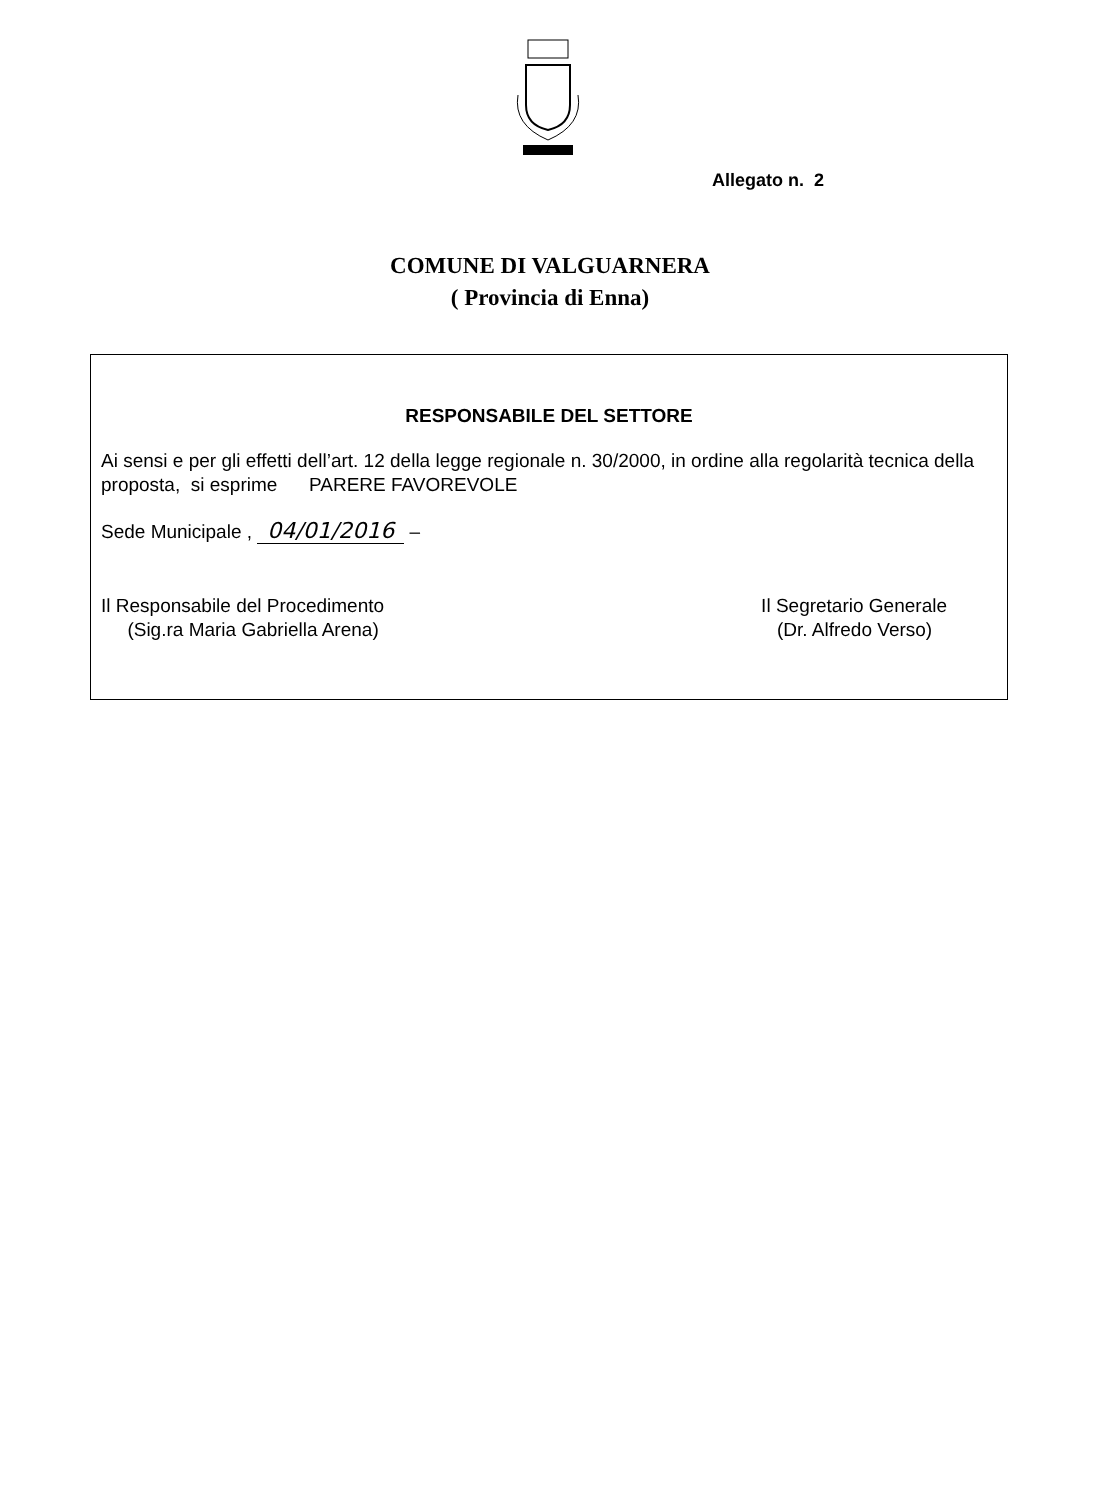Allegato n. 2
COMUNE DI VALGUARNERA
( Provincia di Enna)
RESPONSABILE DEL SETTORE
Ai sensi e per gli effetti dell’art. 12 della legge regionale n. 30/2000, in ordine alla regolarità tecnica della proposta, si esprime PARERE FAVOREVOLE
Sede Municipale , 04/01/2016 –
Il Responsabile del Procedimento
(Sig.ra Maria Gabriella Arena)
Il Segretario Generale
(Dr. Alfredo Verso)